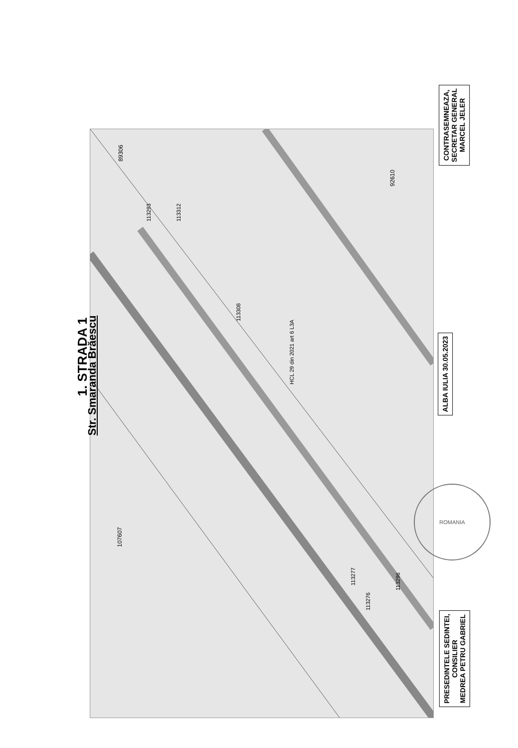1. STRADA 1
Str. Smaranda Brăescu ALBA IULIA 30.05.2023
CONTRASEMNEAZA,
SECRETAR GENERAL
MARCEL JELER
PRESEDINTELE SEDINTEI,
CONSILIER
MEDREA PETRU GABRIEL
89306
92610
107607
113308
HCL 29 din 2021 art 6 L3A
113293 113312
113277
113276
113296
ROMANIA